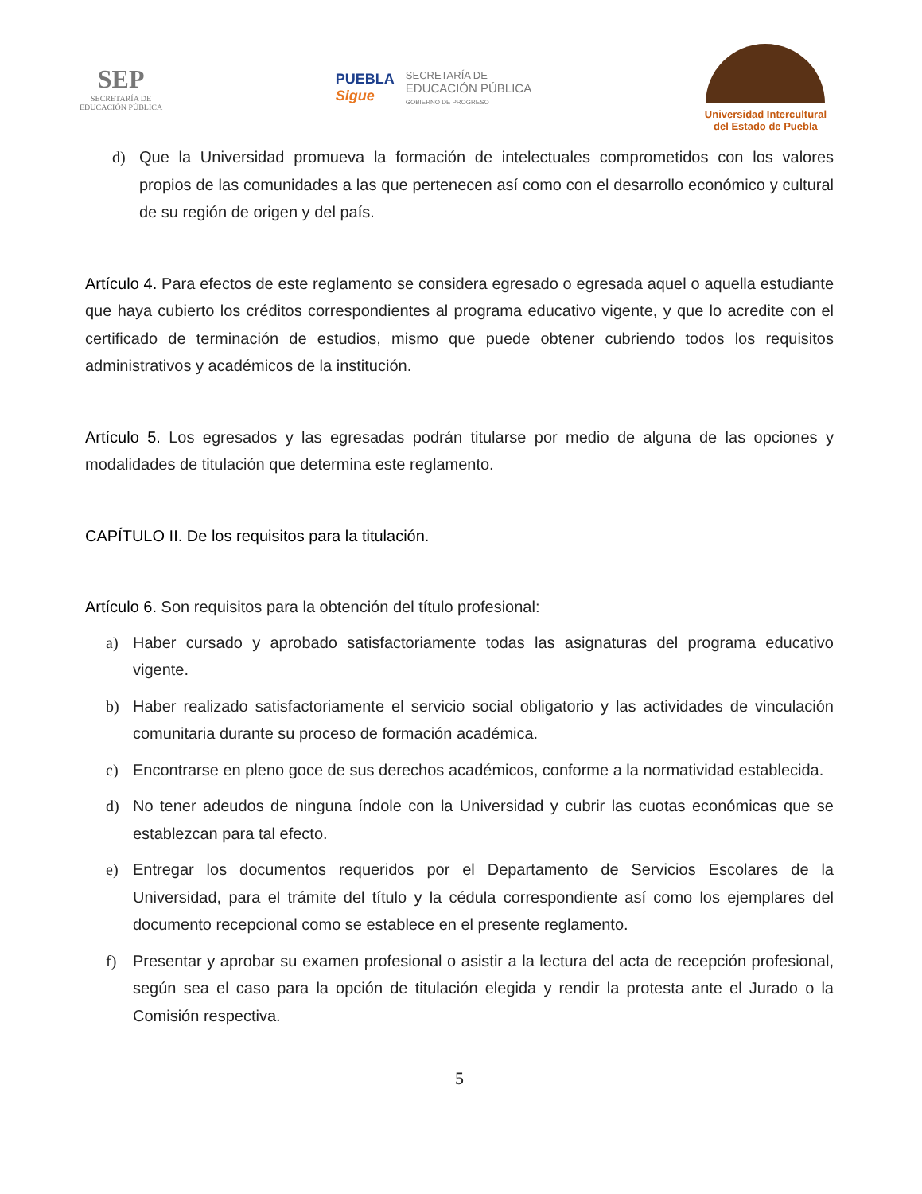SEP
SECRETARÍA DE
EDUCACIÓN PÚBLICA
PUEBLA
Sigue
SECRETARÍA DE
EDUCACIÓN PÚBLICA
GOBIERNO DE PROGRESO
Universidad Intercultural
del Estado de Puebla
d) Que la Universidad promueva la formación de intelectuales comprometidos con los valores propios de las comunidades a las que pertenecen así como con el desarrollo económico y cultural de su región de origen y del país.
Artículo 4. Para efectos de este reglamento se considera egresado o egresada aquel o aquella estudiante que haya cubierto los créditos correspondientes al programa educativo vigente, y que lo acredite con el certificado de terminación de estudios, mismo que puede obtener cubriendo todos los requisitos administrativos y académicos de la institución.
Artículo 5. Los egresados y las egresadas podrán titularse por medio de alguna de las opciones y modalidades de titulación que determina este reglamento.
CAPÍTULO II. De los requisitos para la titulación.
Artículo 6. Son requisitos para la obtención del título profesional:
a) Haber cursado y aprobado satisfactoriamente todas las asignaturas del programa educativo vigente.
b) Haber realizado satisfactoriamente el servicio social obligatorio y las actividades de vinculación comunitaria durante su proceso de formación académica.
c) Encontrarse en pleno goce de sus derechos académicos, conforme a la normatividad establecida.
d) No tener adeudos de ninguna índole con la Universidad y cubrir las cuotas económicas que se establezcan para tal efecto.
e) Entregar los documentos requeridos por el Departamento de Servicios Escolares de la Universidad, para el trámite del título y la cédula correspondiente así como los ejemplares del documento recepcional como se establece en el presente reglamento.
f) Presentar y aprobar su examen profesional o asistir a la lectura del acta de recepción profesional, según sea el caso para la opción de titulación elegida y rendir la protesta ante el Jurado o la Comisión respectiva.
5